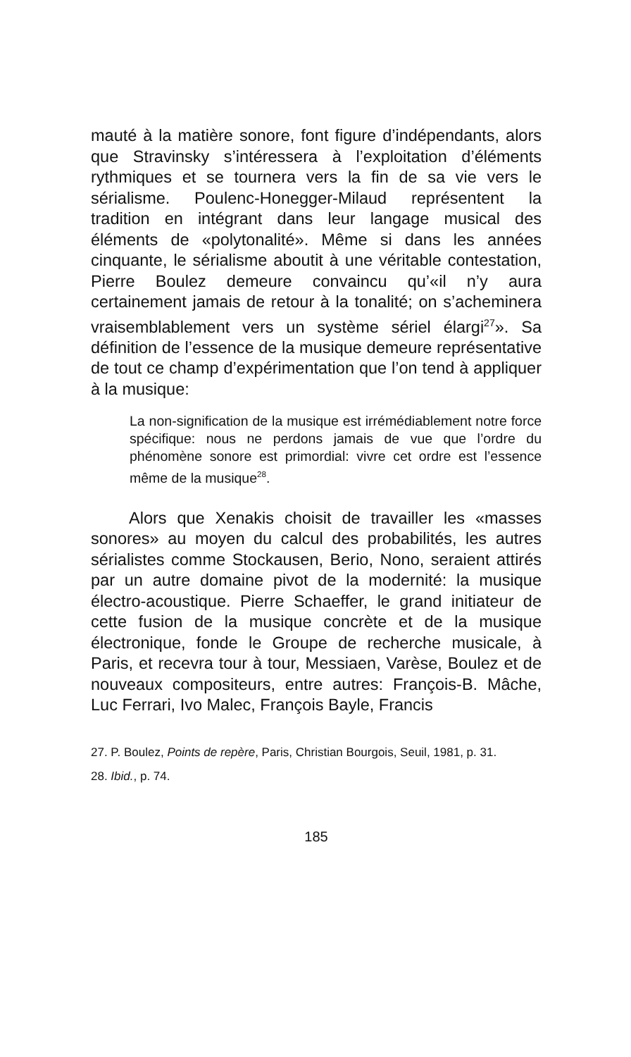mauté à la matière sonore, font figure d’indépendants, alors que Stravinsky s’intéressera à l’exploitation d’éléments rythmiques et se tournera vers la fin de sa vie vers le sérialisme. Poulenc-Honegger-Milaud représentent la tradition en intégrant dans leur langage musical des éléments de «polytonalité». Même si dans les années cinquante, le sérialisme aboutit à une véritable contestation, Pierre Boulez demeure convaincu qu’«il n’y aura certainement jamais de retour à la tonalité; on s’acheminera vraisemblablement vers un système sériel élargi<sup>27</sup>». Sa définition de l’essence de la musique demeure représentative de tout ce champ d’expérimentation que l’on tend à appliquer à la musique:
La non-signification de la musique est irrémédiablement notre force spécifique: nous ne perdons jamais de vue que l’ordre du phénomène sonore est primordial: vivre cet ordre est l’essence même de la musique<sup>28</sup>.
Alors que Xenakis choisit de travailler les «masses sonores» au moyen du calcul des probabilités, les autres sérialistes comme Stockausen, Berio, Nono, seraient attirés par un autre domaine pivot de la modernité: la musique électro-acoustique. Pierre Schaeffer, le grand initiateur de cette fusion de la musique concrète et de la musique électronique, fonde le Groupe de recherche musicale, à Paris, et recevra tour à tour, Messiaen, Varèse, Boulez et de nouveaux compositeurs, entre autres: François-B. Mâche, Luc Ferrari, Ivo Malec, François Bayle, Francis
27. P. Boulez, Points de repère, Paris, Christian Bourgois, Seuil, 1981, p. 31.
28. Ibid., p. 74.
185